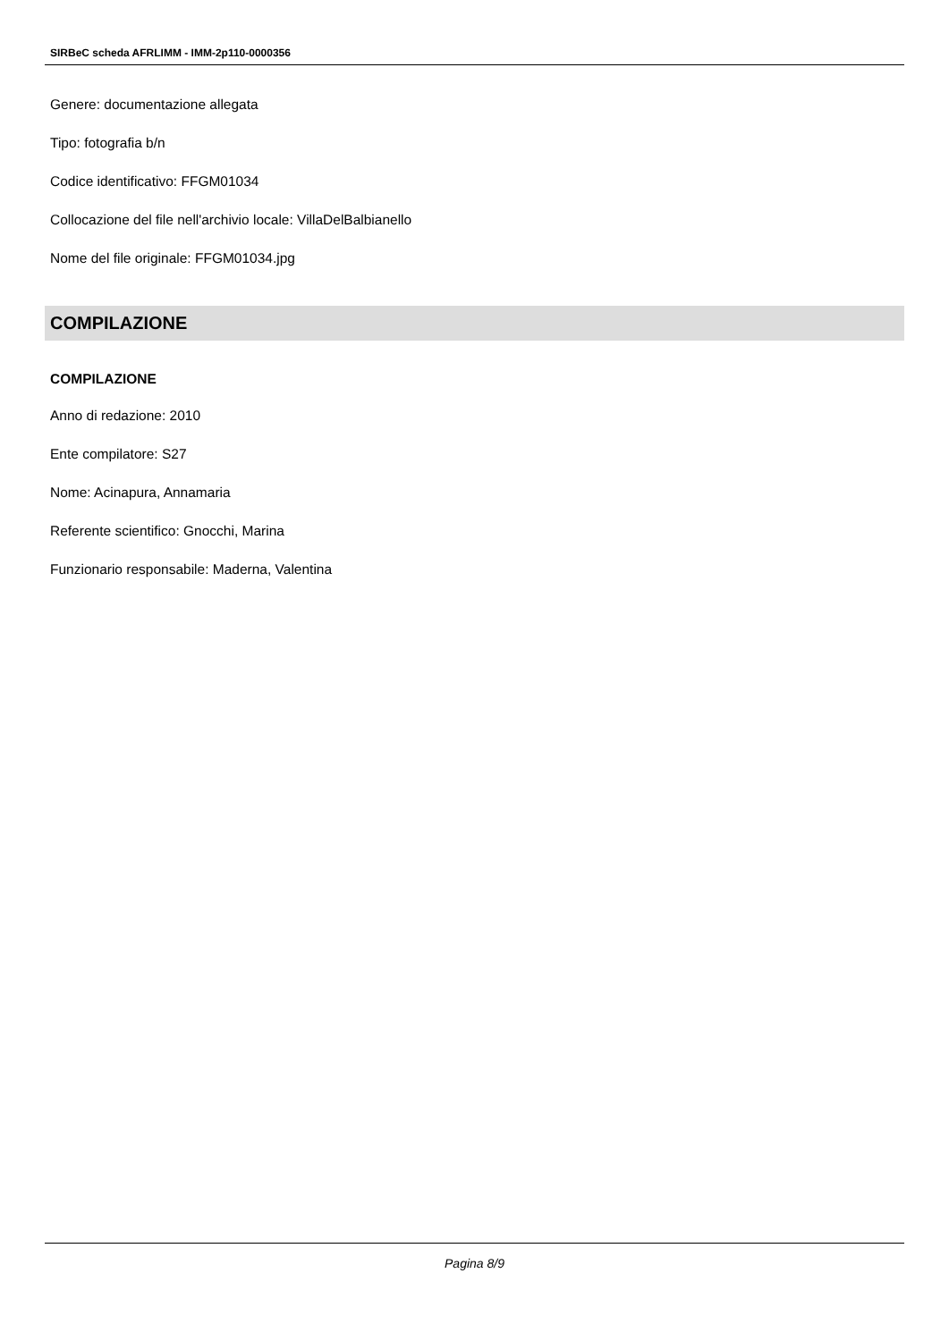SIRBeC scheda AFRLIMM - IMM-2p110-0000356
Genere: documentazione allegata
Tipo: fotografia b/n
Codice identificativo: FFGM01034
Collocazione del file nell'archivio locale: VillaDelBalbianello
Nome del file originale: FFGM01034.jpg
COMPILAZIONE
COMPILAZIONE
Anno di redazione: 2010
Ente compilatore: S27
Nome: Acinapura, Annamaria
Referente scientifico: Gnocchi, Marina
Funzionario responsabile: Maderna, Valentina
Pagina 8/9